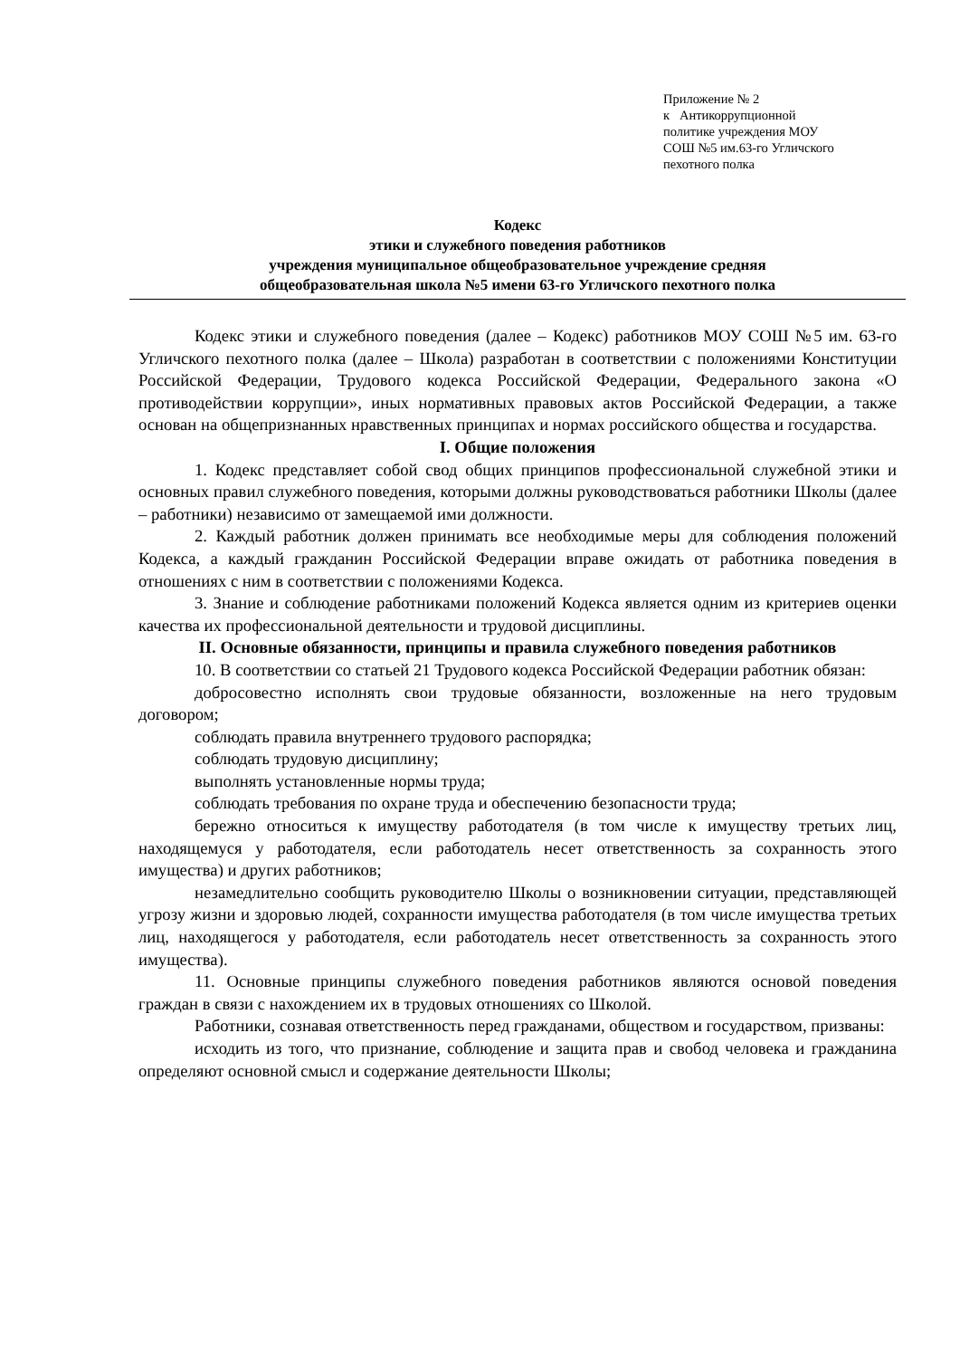Приложение № 2
к Антикоррупционной
политике учреждения МОУ
СОШ №5 им.63-го Угличского
пехотного полка
Кодекс
этики и служебного поведения работников
учреждения муниципальное общеобразовательное учреждение средняя
общеобразовательная школа №5 имени 63-го Угличского пехотного полка
Кодекс этики и служебного поведения (далее – Кодекс) работников МОУ СОШ №5 им. 63-го Угличского пехотного полка (далее – Школа) разработан в соответствии с положениями Конституции Российской Федерации, Трудового кодекса Российской Федерации, Федерального закона «О противодействии коррупции», иных нормативных правовых актов Российской Федерации, а также основан на общепризнанных нравственных принципах и нормах российского общества и государства.
I. Общие положения
1. Кодекс представляет собой свод общих принципов профессиональной служебной этики и основных правил служебного поведения, которыми должны руководствоваться работники Школы (далее – работники) независимо от замещаемой ими должности.
2. Каждый работник должен принимать все необходимые меры для соблюдения положений Кодекса, а каждый гражданин Российской Федерации вправе ожидать от работника поведения в отношениях с ним в соответствии с положениями Кодекса.
3. Знание и соблюдение работниками положений Кодекса является одним из критериев оценки качества их профессиональной деятельности и трудовой дисциплины.
II. Основные обязанности, принципы и правила служебного поведения работников
10. В соответствии со статьей 21 Трудового кодекса Российской Федерации работник обязан:
добросовестно исполнять свои трудовые обязанности, возложенные на него трудовым договором;
соблюдать правила внутреннего трудового распорядка;
соблюдать трудовую дисциплину;
выполнять установленные нормы труда;
соблюдать требования по охране труда и обеспечению безопасности труда;
бережно относиться к имуществу работодателя (в том числе к имуществу третьих лиц, находящемуся у работодателя, если работодатель несет ответственность за сохранность этого имущества) и других работников;
незамедлительно сообщить руководителю Школы о возникновении ситуации, представляющей угрозу жизни и здоровью людей, сохранности имущества работодателя (в том числе имущества третьих лиц, находящегося у работодателя, если работодатель несет ответственность за сохранность этого имущества).
11. Основные принципы служебного поведения работников являются основой поведения граждан в связи с нахождением их в трудовых отношениях со Школой.
Работники, сознавая ответственность перед гражданами, обществом и государством, призваны:
исходить из того, что признание, соблюдение и защита прав и свобод человека и гражданина определяют основной смысл и содержание деятельности Школы;